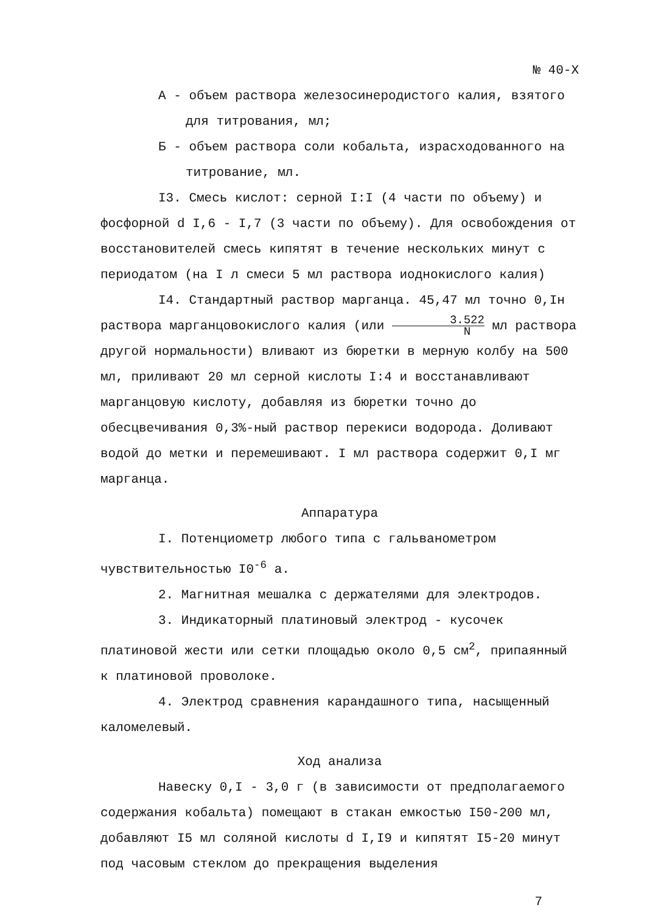№ 40-Х
А - объем раствора железосинеродистого калия, взятого для титрования, мл;
Б - объем раствора соли кобальта, израсходованного на титрование, мл.
I3. Смесь кислот: серной I:I (4 части по объему) и фосфорной d I,6 - I,7 (3 части по объему). Для освобождения от восстановителей смесь кипятят в течение нескольких минут с периодатом (на I л смеси 5 мл раствора иоднокислого калия)
I4. Стандартный раствор марганца. 45,47 мл точно 0,Iн раствора марганцовокислого калия (или 3.522 N мл раствора другой нормальности) вливают из бюретки в мерную колбу на 500 мл, приливают 20 мл серной кислоты I:4 и восстанавливают марганцовую кислоту, добавляя из бюретки точно до обесцвечивания 0,3%-ный раствор перекиси водорода. Доливают водой до метки и перемешивают. I мл раствора содержит 0,I мг марганца.
Аппаратура
I. Потенциометр любого типа с гальванометром чувствительностью I0<sup>-6</sup> а.
2. Магнитная мешалка с держателями для электродов.
3. Индикаторный платиновый электрод - кусочек платиновой жести или сетки площадью около 0,5 см<sup>2</sup>, припаянный к платиновой проволоке.
4. Электрод сравнения карандашного типа, насыщенный каломелевый.
Ход анализа
Навеску 0,I - 3,0 г (в зависимости от предполагаемого содержания кобальта) помещают в стакан емкостью I50-200 мл, добавляют I5 мл соляной кислоты d I,I9 и кипятят I5-20 минут под часовым стеклом до прекращения выделения
7